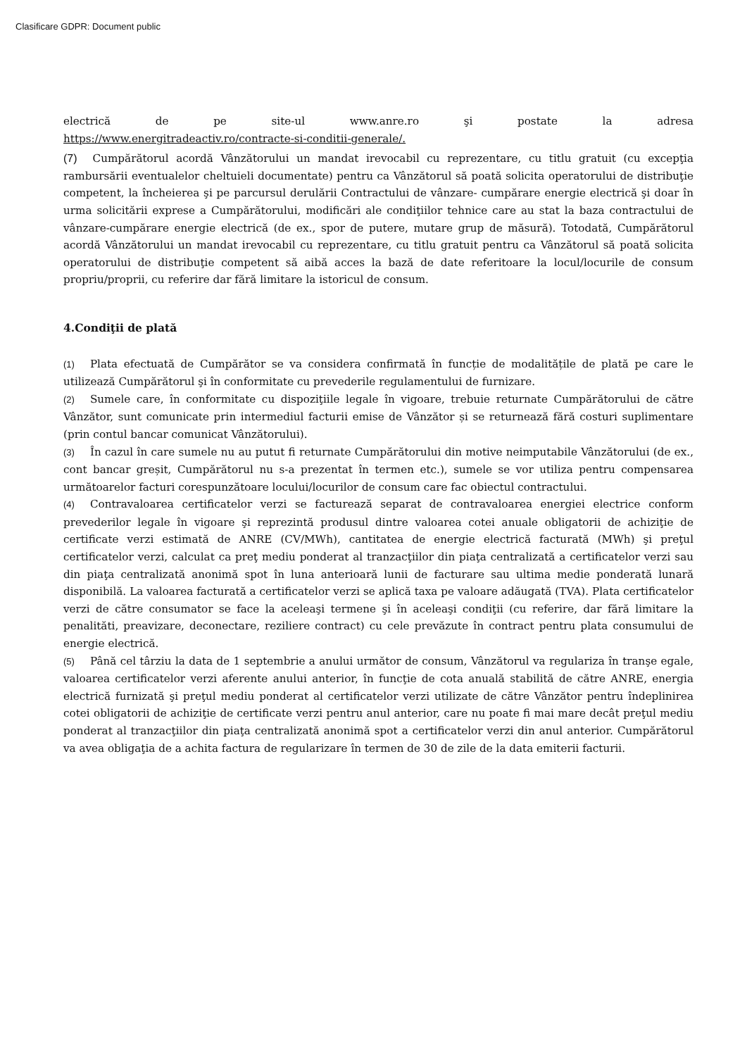Clasificare GDPR: Document public
electrică de pe site-ul www.anre.ro şi postate la adresa
https://www.energitradeactiv.ro/contracte-si-conditii-generale/.
(7) Cumpărătorul acordă Vânzătorului un mandat irevocabil cu reprezentare, cu titlu gratuit (cu excepţia rambursării eventualelor cheltuieli documentate) pentru ca Vânzătorul să poată solicita operatorului de distribuţie competent, la încheierea şi pe parcursul derulării Contractului de vânzare- cumpărare energie electrică şi doar în urma solicitării exprese a Cumpărătorului, modificări ale condiţiilor tehnice care au stat la baza contractului de vânzare-cumpărare energie electrică (de ex., spor de putere, mutare grup de măsură). Totodată, Cumpărătorul acordă Vânzătorului un mandat irevocabil cu reprezentare, cu titlu gratuit pentru ca Vânzătorul să poată solicita operatorului de distribuţie competent să aibă acces la bază de date referitoare la locul/locurile de consum propriu/proprii, cu referire dar fără limitare la istoricul de consum.
4.Condiţii de plată
(1) Plata efectuată de Cumpărător se va considera confirmată în funcție de modalitățile de plată pe care le utilizează Cumpărătorul şi în conformitate cu prevederile regulamentului de furnizare.
(2) Sumele care, în conformitate cu dispoziţiile legale în vigoare, trebuie returnate Cumpărătorului de către Vânzător, sunt comunicate prin intermediul facturii emise de Vânzător și se returnează fără costuri suplimentare (prin contul bancar comunicat Vânzătorului).
(3) În cazul în care sumele nu au putut fi returnate Cumpărătorului din motive neimputabile Vânzătorului (de ex., cont bancar greșit, Cumpărătorul nu s-a prezentat în termen etc.), sumele se vor utiliza pentru compensarea următoarelor facturi corespunzătoare locului/locurilor de consum care fac obiectul contractului.
(4) Contravaloarea certificatelor verzi se facturează separat de contravaloarea energiei electrice conform prevederilor legale în vigoare şi reprezintă produsul dintre valoarea cotei anuale obligatorii de achiziţie de certificate verzi estimată de ANRE (CV/MWh), cantitatea de energie electrică facturată (MWh) şi preţul certificatelor verzi, calculat ca preţ mediu ponderat al tranzacţiilor din piaţa centralizată a certificatelor verzi sau din piaţa centralizată anonimă spot în luna anterioară lunii de facturare sau ultima medie ponderată lunară disponibilă. La valoarea facturată a certificatelor verzi se aplică taxa pe valoare adăugată (TVA). Plata certificatelor verzi de către consumator se face la aceleaşi termene şi în aceleaşi condiţii (cu referire, dar fără limitare la penalităti, preavizare, deconectare, reziliere contract) cu cele prevăzute în contract pentru plata consumului de energie electrică.
(5) Până cel târziu la data de 1 septembrie a anului următor de consum, Vânzătorul va regulariza în tranşe egale, valoarea certificatelor verzi aferente anului anterior, în funcţie de cota anuală stabilită de către ANRE, energia electrică furnizată şi preţul mediu ponderat al certificatelor verzi utilizate de către Vânzător pentru îndeplinirea cotei obligatorii de achiziţie de certificate verzi pentru anul anterior, care nu poate fi mai mare decât preţul mediu ponderat al tranzacţiilor din piaţa centralizată anonimă spot a certificatelor verzi din anul anterior. Cumpărătorul va avea obligaţia de a achita factura de regularizare în termen de 30 de zile de la data emiterii facturii.